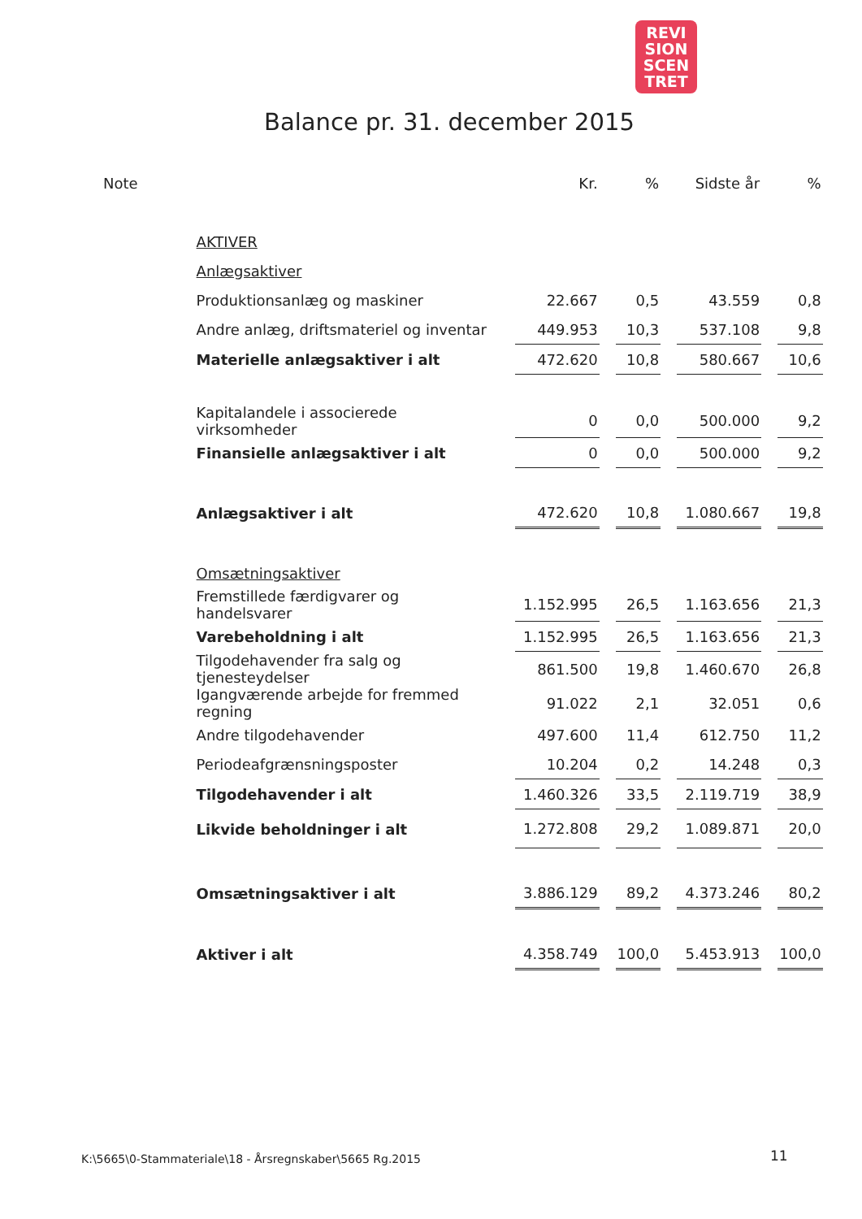REVI
SION
SCEN
TRET
Balance pr. 31. december 2015
| Note | | Kr. | % | Sidste år | % |
| --- | --- | --- | --- | --- | --- |
| | AKTIVER | | | | |
| | Anlægsaktiver | | | | |
| | Produktionsanlæg og maskiner | 22.667 | 0,5 | 43.559 | 0,8 |
| | Andre anlæg, driftsmateriel og inventar | 449.953 | 10,3 | 537.108 | 9,8 |
| | Materielle anlægsaktiver i alt | 472.620 | 10,8 | 580.667 | 10,6 |
| | Kapitalandele i associerede virksomheder | 0 | 0,0 | 500.000 | 9,2 |
| | Finansielle anlægsaktiver i alt | 0 | 0,0 | 500.000 | 9,2 |
| | Anlægsaktiver i alt | 472.620 | 10,8 | 1.080.667 | 19,8 |
| | Omsætningsaktiver | | | | |
| | Fremstillede færdigvarer og handelsvarer | 1.152.995 | 26,5 | 1.163.656 | 21,3 |
| | Varebeholdning i alt | 1.152.995 | 26,5 | 1.163.656 | 21,3 |
| | Tilgodehavender fra salg og tjenesteydelser | 861.500 | 19,8 | 1.460.670 | 26,8 |
| | Igangværende arbejde for fremmed regning | 91.022 | 2,1 | 32.051 | 0,6 |
| | Andre tilgodehavender | 497.600 | 11,4 | 612.750 | 11,2 |
| | Periodeafgrænsningsposter | 10.204 | 0,2 | 14.248 | 0,3 |
| | Tilgodehavender i alt | 1.460.326 | 33,5 | 2.119.719 | 38,9 |
| | Likvide beholdninger i alt | 1.272.808 | 29,2 | 1.089.871 | 20,0 |
| | Omsætningsaktiver i alt | 3.886.129 | 89,2 | 4.373.246 | 80,2 |
| | Aktiver i alt | 4.358.749 | 100,0 | 5.453.913 | 100,0 |
K:\5665\0-Stammateriale\18 - Årsregnskaber\5665 Rg.2015
11